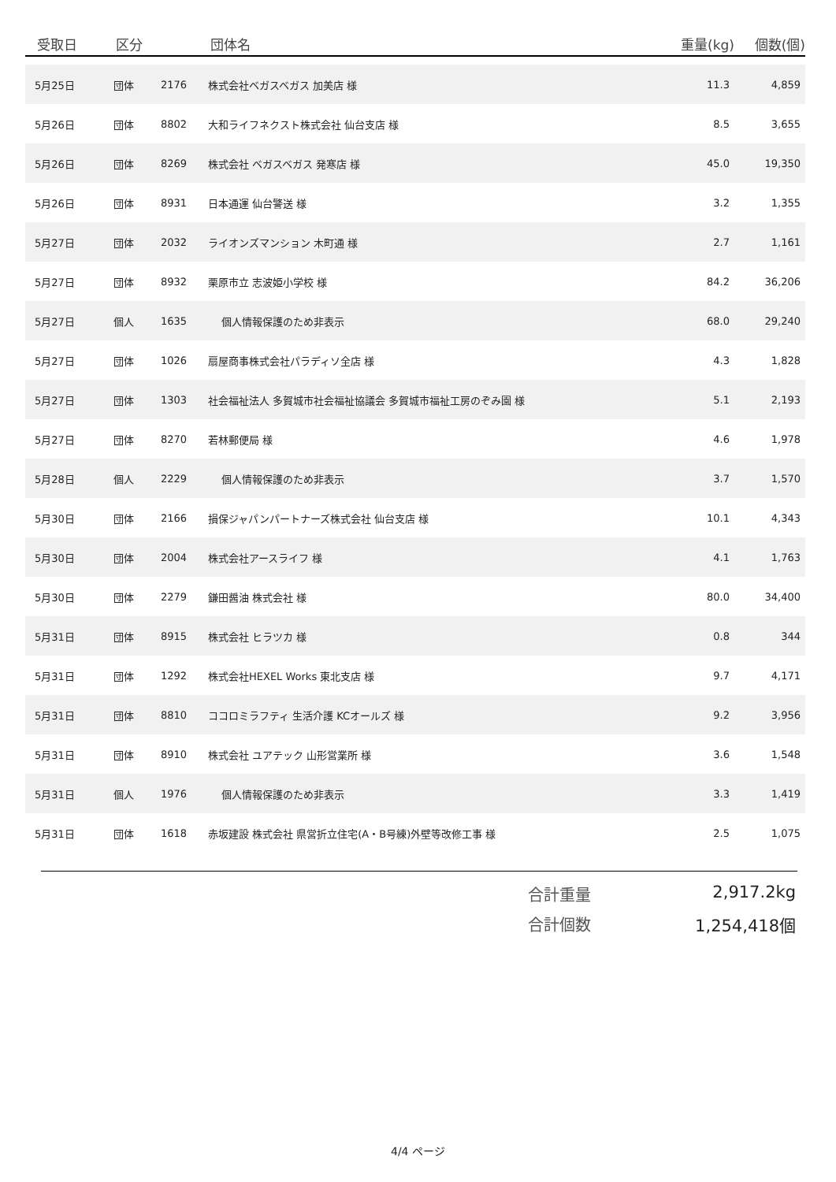| 受取日 | 区分 | | 団体名 | 重量(kg) | 個数(個) |
| --- | --- | --- | --- | --- | --- |
| 5月25日 | 団体 | 2176 | 株式会社ベガスベガス 加美店 様 | 11.3 | 4,859 |
| 5月26日 | 団体 | 8802 | 大和ライフネクスト株式会社 仙台支店 様 | 8.5 | 3,655 |
| 5月26日 | 団体 | 8269 | 株式会社 ベガスベガス 発寒店 様 | 45.0 | 19,350 |
| 5月26日 | 団体 | 8931 | 日本通運 仙台警送 様 | 3.2 | 1,355 |
| 5月27日 | 団体 | 2032 | ライオンズマンション 木町通 様 | 2.7 | 1,161 |
| 5月27日 | 団体 | 8932 | 栗原市立 志波姫小学校 様 | 84.2 | 36,206 |
| 5月27日 | 個人 | 1635 | 個人情報保護のため非表示 | 68.0 | 29,240 |
| 5月27日 | 団体 | 1026 | 扇屋商事株式会社パラディソ全店 様 | 4.3 | 1,828 |
| 5月27日 | 団体 | 1303 | 社会福祉法人 多賀城市社会福祉協議会 多賀城市福祉工房のぞみ園 様 | 5.1 | 2,193 |
| 5月27日 | 団体 | 8270 | 若林郵便局 様 | 4.6 | 1,978 |
| 5月28日 | 個人 | 2229 | 個人情報保護のため非表示 | 3.7 | 1,570 |
| 5月30日 | 団体 | 2166 | 損保ジャパンパートナーズ株式会社 仙台支店 様 | 10.1 | 4,343 |
| 5月30日 | 団体 | 2004 | 株式会社アースライフ 様 | 4.1 | 1,763 |
| 5月30日 | 団体 | 2279 | 鎌田醤油 株式会社 様 | 80.0 | 34,400 |
| 5月31日 | 団体 | 8915 | 株式会社 ヒラツカ 様 | 0.8 | 344 |
| 5月31日 | 団体 | 1292 | 株式会社HEXEL Works 東北支店 様 | 9.7 | 4,171 |
| 5月31日 | 団体 | 8810 | ココロミラフティ 生活介護 KCオールズ 様 | 9.2 | 3,956 |
| 5月31日 | 団体 | 8910 | 株式会社 ユアテック 山形営業所 様 | 3.6 | 1,548 |
| 5月31日 | 個人 | 1976 | 個人情報保護のため非表示 | 3.3 | 1,419 |
| 5月31日 | 団体 | 1618 | 赤坂建設 株式会社 県営折立住宅(A・B号練)外壁等改修工事 様 | 2.5 | 1,075 |
合計重量 2,917.2kg
合計個数 1,254,418個
4/4 ページ